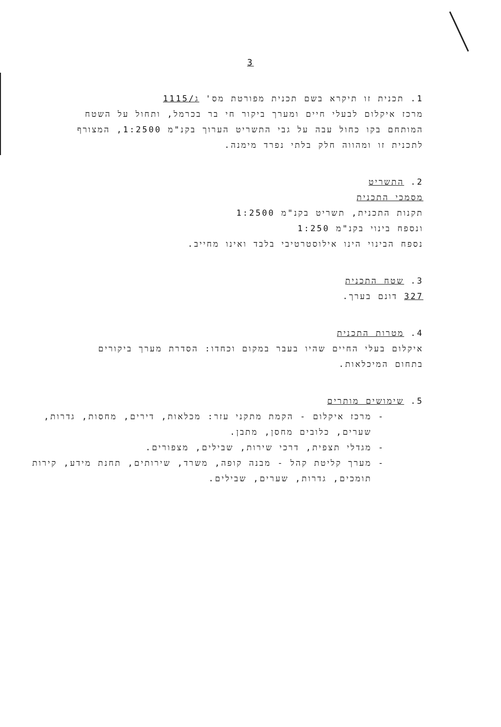3
1. תכנית זו תיקרא בשם תכנית מפורטת מס' ג/1115
מרכז איקלום לבעלי חיים ומערך ביקור חי בר בכרמל, ותחול על השטח
המותחם בקו כחול עבה על גבי התשריט הערוך בקנ"מ 1:2500, המצורף
לתכנית זו ומהווה חלק בלתי נפרד מימנה.
2. התשריט
מסמכי התכנית
תקנות התכנית, תשריט בקנ"מ 1:2500
ונספח בינוי בקנ"מ 1:250
נספח הבינוי הינו אילוסטרטיבי בלבד ואינו מחייב.
3. שטח התכנית
327 דונם בערך.
4. מטרות התכנית
איקלום בעלי החיים שהיו בעבר במקום וכחדו: הסדרת מערך ביקורים
בתחום המיכלאות.
5. שימושים מותרים
- מרכז איקלום - הקמת מתקני עזר: מכלאות, דירים, מחסות, גדרות,
שערים, כלובים מחסן, מתבן.
- מגדלי תצפית, דרכי שירות, שבילים, מצפורים.
- מערך קליטת קהל - מבנה קופה, משרד, שירותים, תחנת מידע, קירות
תומכים, גדרות, שערים, שבילים.